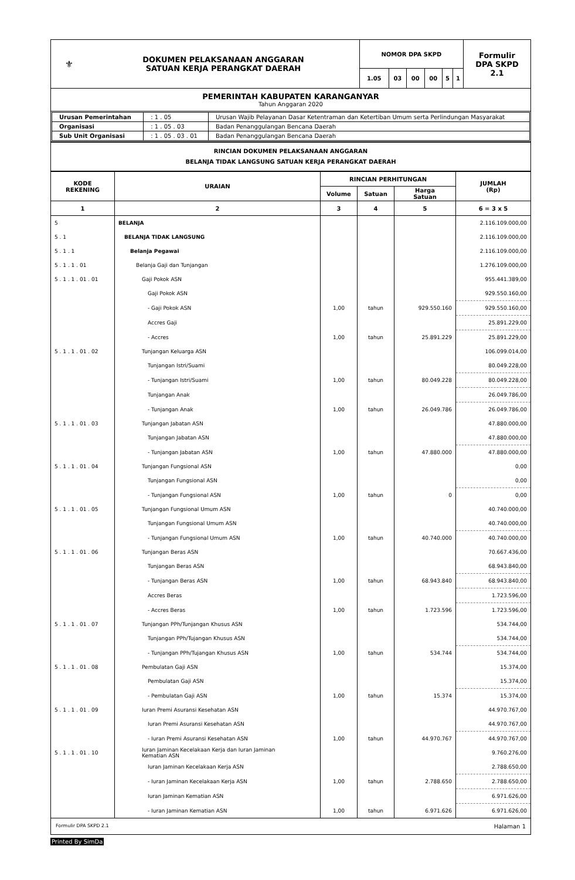| ⚜ | DOKUMEN PELAKSANAAN ANGGARAN SATUAN KERJA PERANGKAT DAERAH | NOMOR DPA SKPD | | | | | | Formulir DPA SKPD 2.1 |
| | | 1.05 | 03 | 00 | 00 | 5 | 1 | |
| PEMERINTAH KABUPATEN KARANGANYAR Tahun Anggaran 2020 | | | | | | | | |
| / Urusan Pemerintahan / : 1 . 05 / Urusan Wajib Pelayanan Dasar Ketentraman dan Ketertiban Umum serta Perlindungan Masyarakat / / Organisasi / : 1 . 05 . 03 / Badan Penanggulangan Bencana Daerah / / Sub Unit Organisasi / : 1 . 05 . 03 . 01 / Badan Penanggulangan Bencana Daerah / | | | | | | | | |
| RINCIAN DOKUMEN PELAKSANAAN ANGGARAN BELANJA TIDAK LANGSUNG SATUAN KERJA PERANGKAT DAERAH | | | | | | | | |
| KODE REKENING | URAIAN | RINCIAN PERHITUNGAN | | | JUMLAH (Rp) |
| --- | --- | --- | --- | --- | --- |
| | | Volume | Satuan | Harga Satuan | |
| 1 | 2 | 3 | 4 | 5 | 6 = 3 x 5 |
| 5 | BELANJA | | | | 2.116.109.000,00 |
| 5 . 1 | BELANJA TIDAK LANGSUNG | | | | 2.116.109.000,00 |
| 5 . 1 . 1 | Belanja Pegawai | | | | 2.116.109.000,00 |
| 5 . 1 . 1 . 01 | Belanja Gaji dan Tunjangan | | | | 1.276.109.000,00 |
| 5 . 1 . 1 . 01 . 01 | Gaji Pokok ASN | | | | 955.441.389,00 |
| | Gaji Pokok ASN | | | | 929.550.160,00 |
| | - Gaji Pokok ASN | 1,00 | tahun | 929.550.160 | 929.550.160,00 |
| | Accres Gaji | | | | 25.891.229,00 |
| | - Accres | 1,00 | tahun | 25.891.229 | 25.891.229,00 |
| 5 . 1 . 1 . 01 . 02 | Tunjangan Keluarga ASN | | | | 106.099.014,00 |
| | Tunjangan Istri/Suami | | | | 80.049.228,00 |
| | - Tunjangan Istri/Suami | 1,00 | tahun | 80.049.228 | 80.049.228,00 |
| | Tunjangan Anak | | | | 26.049.786,00 |
| | - Tunjangan Anak | 1,00 | tahun | 26.049.786 | 26.049.786,00 |
| 5 . 1 . 1 . 01 . 03 | Tunjangan Jabatan ASN | | | | 47.880.000,00 |
| | Tunjangan Jabatan ASN | | | | 47.880.000,00 |
| | - Tunjangan Jabatan ASN | 1,00 | tahun | 47.880.000 | 47.880.000,00 |
| 5 . 1 . 1 . 01 . 04 | Tunjangan Fungsional ASN | | | | 0,00 |
| | Tunjangan Fungsional ASN | | | | 0,00 |
| | - Tunjangan Fungsional ASN | 1,00 | tahun | 0 | 0,00 |
| 5 . 1 . 1 . 01 . 05 | Tunjangan Fungsional Umum ASN | | | | 40.740.000,00 |
| | Tunjangan Fungsional Umum ASN | | | | 40.740.000,00 |
| | - Tunjangan Fungsional Umum ASN | 1,00 | tahun | 40.740.000 | 40.740.000,00 |
| 5 . 1 . 1 . 01 . 06 | Tunjangan Beras ASN | | | | 70.667.436,00 |
| | Tunjangan Beras ASN | | | | 68.943.840,00 |
| | - Tunjangan Beras ASN | 1,00 | tahun | 68.943.840 | 68.943.840,00 |
| | Accres Beras | | | | 1.723.596,00 |
| | - Accres Beras | 1,00 | tahun | 1.723.596 | 1.723.596,00 |
| 5 . 1 . 1 . 01 . 07 | Tunjangan PPh/Tunjangan Khusus ASN | | | | 534.744,00 |
| | Tunjangan PPh/Tujangan Khusus ASN | | | | 534.744,00 |
| | - Tunjangan PPh/Tujangan Khusus ASN | 1,00 | tahun | 534.744 | 534.744,00 |
| 5 . 1 . 1 . 01 . 08 | Pembulatan Gaji ASN | | | | 15.374,00 |
| | Pembulatan Gaji ASN | | | | 15.374,00 |
| | - Pembulatan Gaji ASN | 1,00 | tahun | 15.374 | 15.374,00 |
| 5 . 1 . 1 . 01 . 09 | Iuran Premi Asuransi Kesehatan ASN | | | | 44.970.767,00 |
| | Iuran Premi Asuransi Kesehatan ASN | | | | 44.970.767,00 |
| | - Iuran Premi Asuransi Kesehatan ASN | 1,00 | tahun | 44.970.767 | 44.970.767,00 |
| 5 . 1 . 1 . 01 . 10 | Iuran Jaminan Kecelakaan Kerja dan Iuran Jaminan Kematian ASN | | | | 9.760.276,00 |
| | Iuran Jaminan Kecelakaan Kerja ASN | | | | 2.788.650,00 |
| | - Iuran Jaminan Kecelakaan Kerja ASN | 1,00 | tahun | 2.788.650 | 2.788.650,00 |
| | Iuran Jaminan Kematian ASN | | | | 6.971.626,00 |
| | - Iuran Jaminan Kematian ASN | 1,00 | tahun | 6.971.626 | 6.971.626,00 |
Formulir DPA SKPD 2.1 Halaman 1
Printed By SimDa